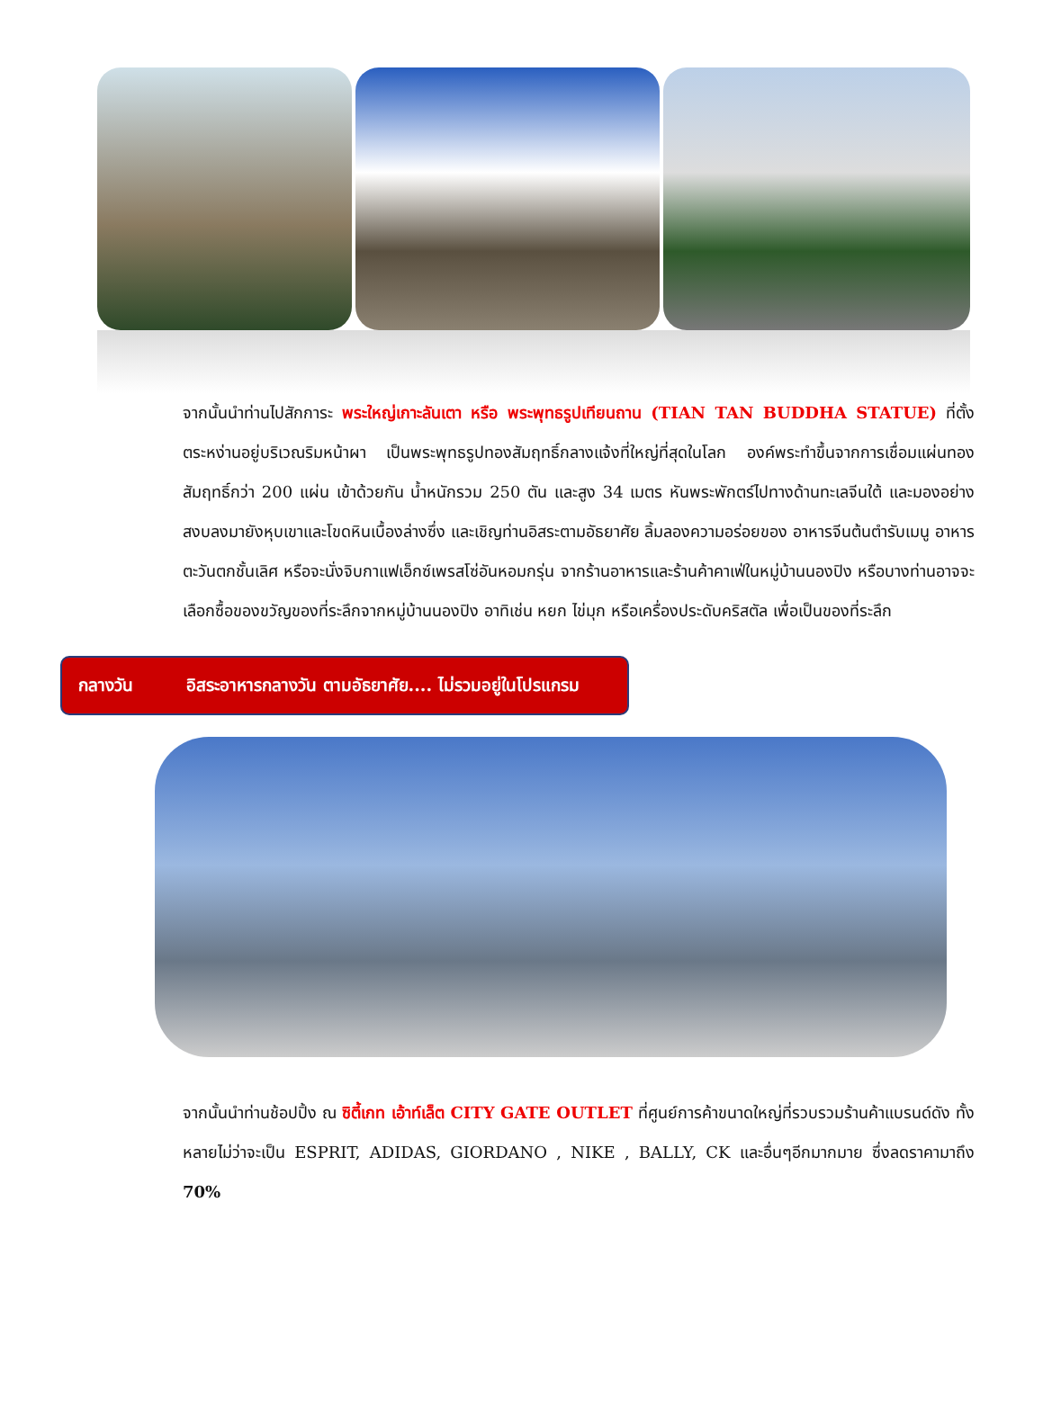จากนั้นนำท่านไปสักการะ พระใหญ่เกาะลันเตา หรือ พระพุทธรูปเทียนถาน (TIAN TAN BUDDHA STATUE) ที่ตั้งตระหง่านอยู่บริเวณริมหน้าผา เป็นพระพุทธรูปทองสัมฤทธิ์กลางแจ้งที่ใหญ่ที่สุดในโลก องค์พระทำขึ้นจากการเชื่อมแผ่นทองสัมฤทธิ์กว่า 200 แผ่น เข้าด้วยกัน น้ำหนักรวม 250 ตัน และสูง 34 เมตร หันพระพักตร์ไปทางด้านทะเลจีนใต้ และมองอย่างสงบลงมายังหุบเขาและโขดหินเบื้องล่างซึ่ง และเชิญท่านอิสระตามอัธยาศัย ลิ้มลองความอร่อยของ อาหารจีนต้นตำรับเมนู อาหารตะวันตกชั้นเลิศ หรือจะนั่งจิบกาแฟเอ็กซ์เพรสโซ่อันหอมกรุ่น จากร้านอาหารและร้านค้าคาเฟ่ในหมู่บ้านนองปิง หรือบางท่านอาจจะเลือกซื้อของขวัญของที่ระลึกจากหมู่บ้านนองปิง อาทิเช่น หยก ไข่มุก หรือเครื่องประดับคริสตัล เพื่อเป็นของที่ระลึก
กลางวัน อิสระอาหารกลางวัน ตามอัธยาศัย.... ไม่รวมอยู่ในโปรแกรม
จากนั้นนำท่านช้อปปิ้ง ณ ซิตี้เกท เอ้าท์เล็ต CITY GATE OUTLET ที่ศูนย์การค้าขนาดใหญ่ที่รวบรวมร้านค้าแบรนด์ดัง ทั้งหลายไม่ว่าจะเป็น ESPRIT, ADIDAS, GIORDANO , NIKE , BALLY, CK และอื่นๆอีกมากมาย ซึ่งลดราคามาถึง 70%